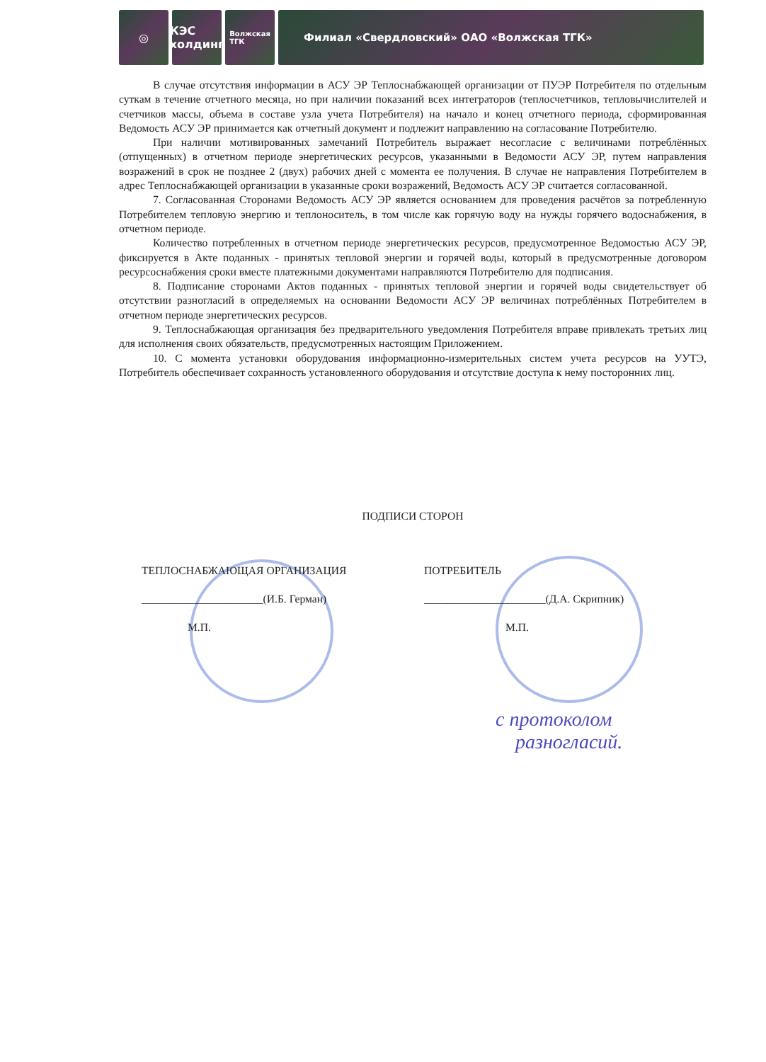◎ КЭС
холдинг
Волжская
ТГК
Филиал «Свердловский» ОАО «Волжская ТГК»
В случае отсутствия информации в АСУ ЭР Теплоснабжающей организации от ПУЭР Потребителя по отдельным суткам в течение отчетного месяца, но при наличии показаний всех интеграторов (теплосчетчиков, тепловычислителей и счетчиков массы, объема в составе узла учета Потребителя) на начало и конец отчетного периода, сформированная Ведомость АСУ ЭР принимается как отчетный документ и подлежит направлению на согласование Потребителю.
При наличии мотивированных замечаний Потребитель выражает несогласие с величинами потреблённых (отпущенных) в отчетном периоде энергетических ресурсов, указанными в Ведомости АСУ ЭР, путем направления возражений в срок не позднее 2 (двух) рабочих дней с момента ее получения. В случае не направления Потребителем в адрес Теплоснабжающей организации в указанные сроки возражений, Ведомость АСУ ЭР считается согласованной.
7. Согласованная Сторонами Ведомость АСУ ЭР является основанием для проведения расчётов за потребленную Потребителем тепловую энергию и теплоноситель, в том числе как горячую воду на нужды горячего водоснабжения, в отчетном периоде.
Количество потребленных в отчетном периоде энергетических ресурсов, предусмотренное Ведомостью АСУ ЭР, фиксируется в Акте поданных - принятых тепловой энергии и горячей воды, который в предусмотренные договором ресурсоснабжения сроки вместе платежными документами направляются Потребителю для подписания.
8. Подписание сторонами Актов поданных - принятых тепловой энергии и горячей воды свидетельствует об отсутствии разногласий в определяемых на основании Ведомости АСУ ЭР величинах потреблённых Потребителем в отчетном периоде энергетических ресурсов.
9. Теплоснабжающая организация без предварительного уведомления Потребителя вправе привлекать третьих лиц для исполнения своих обязательств, предусмотренных настоящим Приложением.
10. С момента установки оборудования информационно-измерительных систем учета ресурсов на УУТЭ, Потребитель обеспечивает сохранность установленного оборудования и отсутствие доступа к нему посторонних лиц.
ПОДПИСИ СТОРОН
ТЕПЛОСНАБЖАЮЩАЯ ОРГАНИЗАЦИЯ
______________________(И.Б. Герман)
М.П.
ПОТРЕБИТЕЛЬ
______________________(Д.А. Скрипник)
М.П.
с протоколом
разногласий.